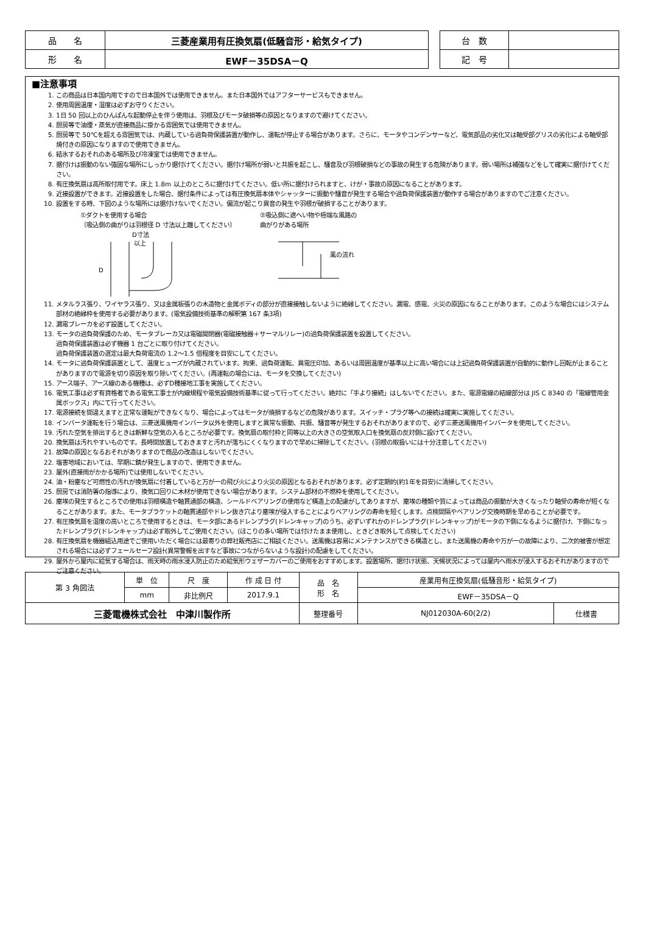| 品 名 | 三菱産業用有圧換気扇(低騒音形・給気タイプ) |
| 形 名 | EWF－35DSA－Q |
| 台 数 | |
| 記 号 | |
■注意事項
1. この商品は日本国内用ですので日本国外では使用できません。また日本国外ではアフターサービスもできません。
2. 使用周囲温度・湿度は必ずお守りください。
3. 1日 50 回以上のひんぱんな起動停止を伴う使用は、羽根及びモータ破損等の原因となりますので避けてください。
4. 厨房等で油煙・蒸気が直接商品に掛かる雰囲気では使用できません。
5. 厨房等で 50℃を超える雰囲気では、内蔵している過負荷保護装置が動作し、運転が停止する場合があります。さらに、モータやコンデンサーなど、電気部品の劣化又は軸受部グリスの劣化による軸受部焼付きの原因になりますので使用できません。
6. 結氷するおそれのある場所及び冷凍室では使用できません。
7. 据付けは振動のない強固な場所にしっかり据付けてください。据付け場所が弱いと共振を起こし、騒音及び羽根破損などの事故の発生する危険があります。弱い場所は補強などをして確実に据付けてください。
8. 有圧換気扇は高所取付用です。床上 1.8m 以上のところに据付けてください。低い所に据付けられますと、けが・事故の原因になることがあります。
9. 近接設置ができます。近接設置をした場合、据付条件によっては有圧換気扇本体やシャッターに振動や騒音が発生する場合や過負荷保護装置が動作する場合がありますのでご注意ください。
10. 設置をする時、下図のような場所には据付けないでください。偏流が起こり異音の発生や羽根が破損することがあります。
①ダクトを使用する場合
〔吸込側の曲がりは羽根径 D 寸法以上離してください〕
D寸法
以上
D
②吸込側に遮へい物や極端な風路の
曲がりがある場所
風の流れ
11. メタルラス張り、ワイヤラス張り、又は金属板張りの木造物と金属ボディの部分が直接接触しないように絶縁してください。漏電、感電、火災の原因になることがあります。このような場合にはシステム部材の絶縁枠を使用する必要があります。(電気設備技術基準の解釈第 167 条3項)
12. 漏電ブレーカを必ず設置してください。
13. モータの過負荷保護のため、モータブレーカ又は電磁開閉器(電磁接触器＋サーマルリレー)の過負荷保護装置を設置してください。
過負荷保護装置は必ず機器 1 台ごとに取り付けてください。
過負荷保護装置の選定は最大負荷電流の 1.2～1.5 倍程度を目安にしてください。
14. モータに過負荷保護装置として、温度ヒューズが内蔵されています。拘束、過負荷運転、異電圧印加、あるいは周囲温度が基準以上に高い場合には上記過負荷保護装置が自動的に動作し回転が止まることがありますので電源を切り原因を取り除いてください。(再運転の場合には、モータを交換してください)
15. アース端子、アース線のある機種は、必ずD種接地工事を実施してください。
16. 電気工事は必ず有資格者である電気工事士が内線規程や電気設備技術基準に従って行ってください。絶対に「手より接続」はしないでください。また、電源電線の結線部分は JIS C 8340 の「電線管用金属ボックス」内にて行ってください。
17. 電源接続を間違えますと正常な運転ができなくなり、場合によってはモータが焼損するなどの危険があります。スイッチ・プラグ等への接続は確実に実施してください。
18. インバータ運転を行う場合は、三菱送風機用インバータ以外を使用しますと異常な振動、共振、騒音等が発生するおそれがありますので、必ず三菱送風機用インバータを使用してください。
19. 汚れた空気を排出するときは新鮮な空気の入るところが必要です。換気扇の取付枠と同等以上の大きさの空気取入口を換気扇の反対側に設けてください。
20. 換気扇は汚れやすいものです。長時間放置しておきますと汚れが落ちにくくなりますので早めに掃除してください。(羽根の取扱いには十分注意してください)
21. 故障の原因となるおそれがありますので商品の改造はしないでください。
22. 塩害地域においては、早期に錆が発生しますので、使用できません。
23. 屋外(直接雨がかかる場所)では使用しないでください。
24. 油・粉塵など可燃性の汚れが換気扇に付着していると万が一の飛び火により火災の原因となるおそれがあります。必ず定期的(約1年を目安)に清掃してください。
25. 厨房では消防署の指導により、換気口回りに木材が使用できない場合があります。システム部材の不燃枠を使用してください。
26. 塵埃の発生するところでの使用は羽根構造や軸貫通部の構造、シールドベアリングの使用など構造上の配慮がしてありますが、塵埃の種類や質によっては商品の振動が大きくなったり軸受の寿命が短くなることがあります。また、モータブラケットの軸貫通部やドレン抜き穴より塵埃が侵入することによりベアリングの寿命を短くします。点検間隔やベアリング交換時期を早めることが必要です。
27. 有圧換気扇を湿度の高いところで使用するときは、モータ部にあるドレンプラグ(ドレンキャップ)のうち、必ずいずれかのドレンプラグ(ドレンキャップ)がモータの下側になるように据付け、下側になったドレンプラグ(ドレンキャップ)は必ず取外してご使用ください。(ほこりの多い場所では付けたまま使用し、ときどき取外して点検してください)
28. 有圧換気扇を機器組込用途でご使用いただく場合には最寄りの弊社販売店にご相談ください。送風機は容易にメンテナンスができる構造とし、また送風機の寿命や万が一の故障により、二次的被害が想定される場合には必ずフェールセーフ設計(異常警報を出すなど事故につながらないような設計)の配慮をしてください。
29. 屋外から屋内に給気する場合は、雨天時の雨水浸入防止のため給気形ウェザーカバーのご使用をおすすめします。設置場所、据付け状態、天候状況によっては屋内へ雨水が浸入するおそれがありますのでご注意ください。
| 第 3 角図法 | 単 位 | 尺 度 | 作 成 日 付 | 品 名 形 名 | 産業用有圧換気扇(低騒音形・給気タイプ) | |
| | mm | 非比例尺 | 2017.9.1 | | EWF－35DSA－Q | |
| 三菱電機株式会社 中津川製作所 | | | | 整理番号 | NJ012030A-60(2/2) | 仕様書 |